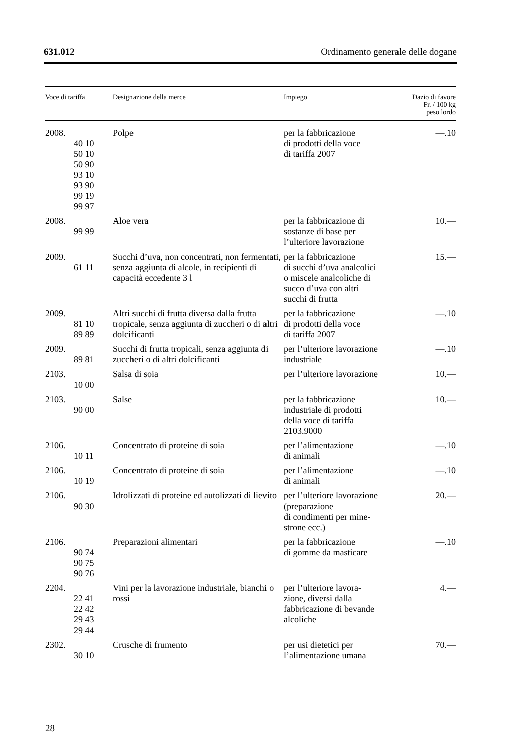631.012 Ordinamento generale delle dogane
| Voce di tariffa | Designazione della merce | Impiego | Dazio di favore Fr. / 100 kg peso lordo |
| --- | --- | --- | --- |
| 2008. 40 10 50 10 50 90 93 10 93 90 99 19 99 97 | Polpe | per la fabbricazione di prodotti della voce di tariffa 2007 | —.10 |
| 2008. 99 99 | Aloe vera | per la fabbricazione di sostanze di base per l’ulteriore lavorazione | 10.— |
| 2009. 61 11 | Succhi d’uva, non concentrati, non fermentati, senza aggiunta di alcole, in recipienti di capacità eccedente 3 l | per la fabbricazione di succhi d’uva analcolici o miscele analcoliche di succo d’uva con altri succhi di frutta | 15.— |
| 2009. 81 10 89 89 | Altri succhi di frutta diversa dalla frutta tropicale, senza aggiunta di zuccheri o di altri dolcificanti | per la fabbricazione di prodotti della voce di tariffa 2007 | —.10 |
| 2009. 89 81 | Succhi di frutta tropicali, senza aggiunta di zuccheri o di altri dolcificanti | per l’ulteriore lavorazione industriale | —.10 |
| 2103. 10 00 | Salsa di soia | per l’ulteriore lavorazione | 10.— |
| 2103. 90 00 | Salse | per la fabbricazione industriale di prodotti della voce di tariffa 2103.9000 | 10.— |
| 2106. 10 11 | Concentrato di proteine di soia | per l’alimentazione di animali | —.10 |
| 2106. 10 19 | Concentrato di proteine di soia | per l’alimentazione di animali | —.10 |
| 2106. 90 30 | Idrolizzati di proteine ed autolizzati di lievito | per l’ulteriore lavorazione (preparazione di condimenti per mine- strone ecc.) | 20.— |
| 2106. 90 74 90 75 90 76 | Preparazioni alimentari | per la fabbricazione di gomme da masticare | —.10 |
| 2204. 22 41 22 42 29 43 29 44 | Vini per la lavorazione industriale, bianchi o rossi | per l’ulteriore lavora- zione, diversi dalla fabbricazione di bevande alcoliche | 4.— |
| 2302. 30 10 | Crusche di frumento | per usi dietetici per l’alimentazione umana | 70.— |
28